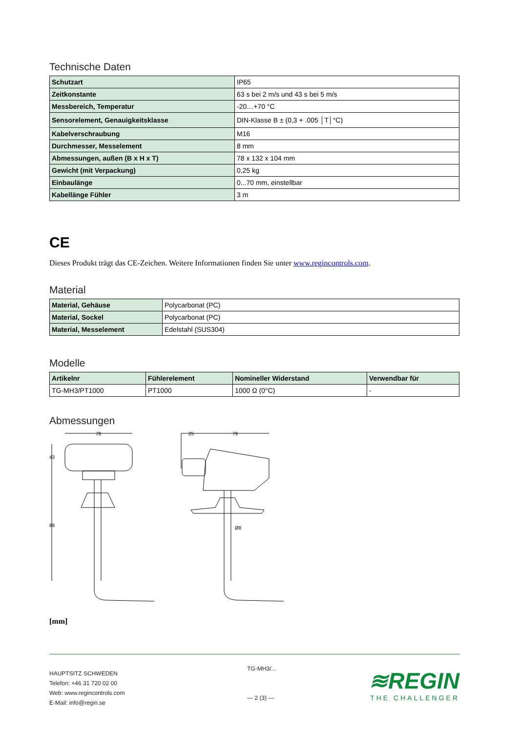Technische Daten
| Schutzart | IP65 |
| Zeitkonstante | 63 s bei 2 m/s und 43 s bei 5 m/s |
| Messbereich, Temperatur | -20…+70 °C |
| Sensorelement, Genauigkeitsklasse | DIN-Klasse B ± (0,3 + .005 │T│°C) |
| Kabelverschraubung | M16 |
| Durchmesser, Messelement | 8 mm |
| Abmessungen, außen (B x H x T) | 78 x 132 x 104 mm |
| Gewicht (mit Verpackung) | 0,25 kg |
| Einbaulänge | 0...70 mm, einstellbar |
| Kabellänge Fühler | 3 m |
CE
Dieses Produkt trägt das CE-Zeichen. Weitere Informationen finden Sie unter www.regincontrols.com.
Material
| Material, Gehäuse | Polycarbonat (PC) |
| Material, Sockel | Polycarbonat (PC) |
| Material, Messelement | Edelstahl (SUS304) |
Modelle
| Artikelnr | Fühlerelement | Nomineller Widerstand | Verwendbar für |
| --- | --- | --- | --- |
| TG-MH3/PT1000 | PT1000 | 1000 Ω (0°C) | - |
Abmessungen
78
25
79
43
89
Ø8
[mm]
HAUPTSITZ SCHWEDEN
Telefon: +46 31 720 02 00
Web: www.regincontrols.com
E-Mail: info@regin.se
TG-MH3/...
— 2 (3) —
≋REGIN
THE CHALLENGER